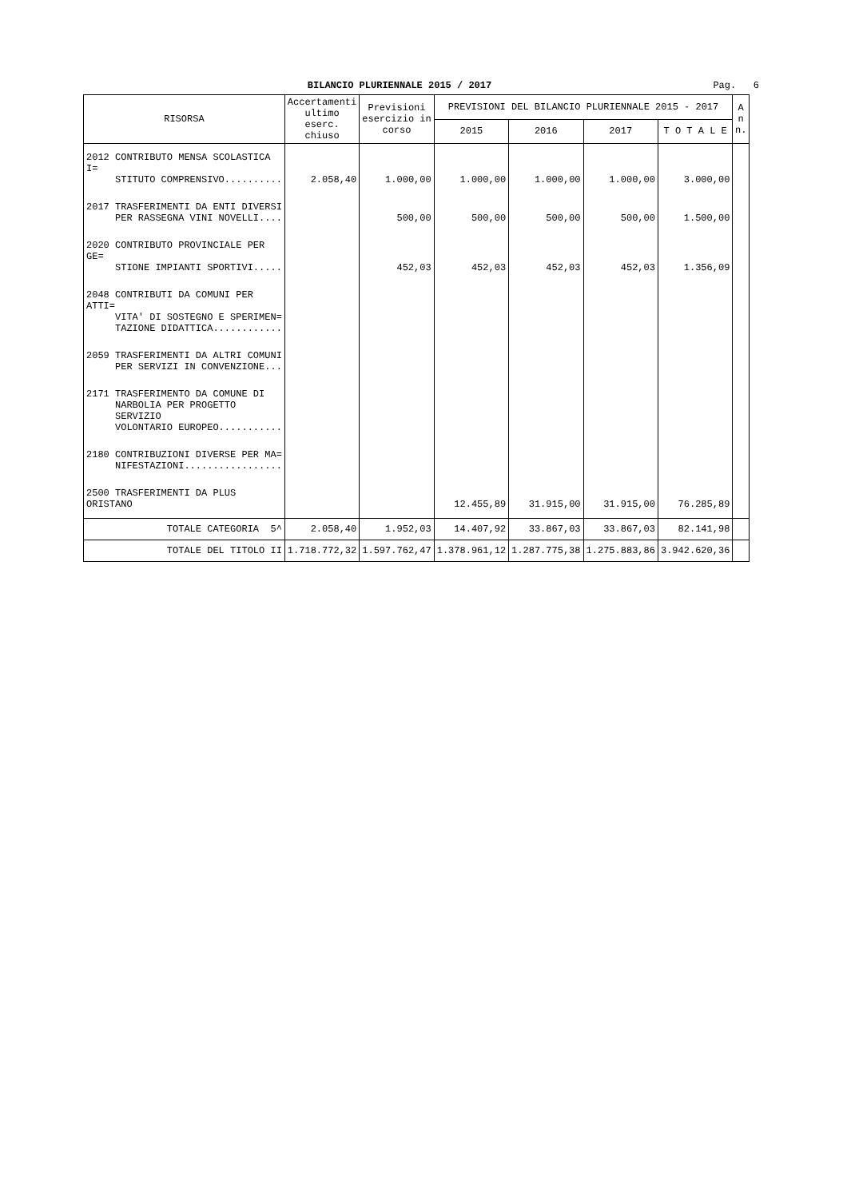BILANCIO PLURIENNALE 2015 / 2017
Pag. 6
| RISORSA | Accertamenti ultimo eserc. chiuso | Previsioni esercizio in corso | PREVISIONI DEL BILANCIO PLURIENNALE 2015 - 2017 | | | | A n n. |
| --- | --- | --- | --- | --- | --- | --- | --- |
| | | | 2015 | 2016 | 2017 | T O T A L E | |
| 2012 CONTRIBUTO MENSA SCOLASTICA I= STITUTO COMPRENSIVO.......... | 2.058,40 | 1.000,00 | 1.000,00 | 1.000,00 | 1.000,00 | 3.000,00 | |
| 2017 TRASFERIMENTI DA ENTI DIVERSI PER RASSEGNA VINI NOVELLI.... | | 500,00 | 500,00 | 500,00 | 500,00 | 1.500,00 | |
| 2020 CONTRIBUTO PROVINCIALE PER GE= STIONE IMPIANTI SPORTIVI..... | | 452,03 | 452,03 | 452,03 | 452,03 | 1.356,09 | |
| 2048 CONTRIBUTI DA COMUNI PER ATTI= VITA' DI SOSTEGNO E SPERIMEN= TAZIONE DIDATTICA............ | | | | | | | |
| 2059 TRASFERIMENTI DA ALTRI COMUNI PER SERVIZI IN CONVENZIONE... | | | | | | | |
| 2171 TRASFERIMENTO DA COMUNE DI NARBOLIA PER PROGETTO SERVIZIO VOLONTARIO EUROPEO........... | | | | | | | |
| 2180 CONTRIBUZIONI DIVERSE PER MA= NIFESTAZIONI................. | | | | | | | |
| 2500 TRASFERIMENTI DA PLUS ORISTANO | | | 12.455,89 | 31.915,00 | 31.915,00 | 76.285,89 | |
| TOTALE CATEGORIA 5^ | 2.058,40 | 1.952,03 | 14.407,92 | 33.867,03 | 33.867,03 | 82.141,98 | |
| TOTALE DEL TITOLO II | 1.718.772,32 | 1.597.762,47 | 1.378.961,12 | 1.287.775,38 | 1.275.883,86 | 3.942.620,36 | |